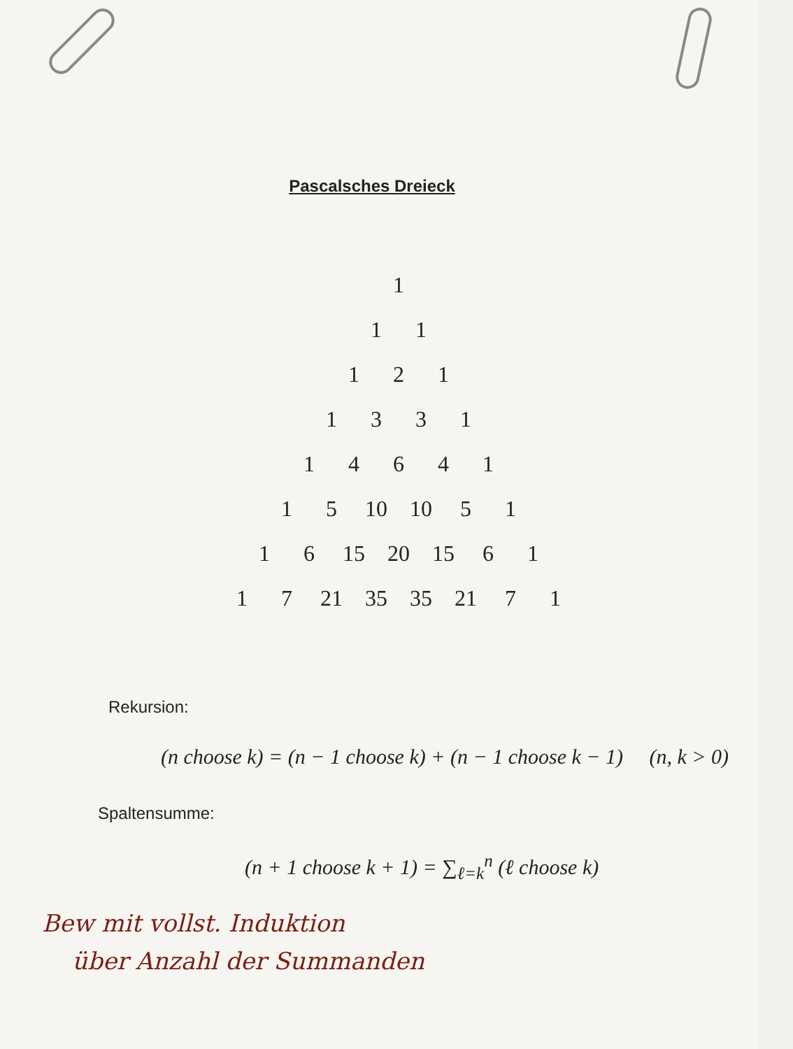Pascalsches Dreieck
| | | | | | | | 1 | | | | | | | |
| | | | | | | 1 | | 1 | | | | | | |
| | | | | | 1 | | 2 | | 1 | | | | | |
| | | | | 1 | | 3 | | 3 | | 1 | | | | |
| | | | 1 | | 4 | | 6 | | 4 | | 1 | | | |
| | | 1 | | 5 | | 10 | | 10 | | 5 | | 1 | | |
| | 1 | | 6 | | 15 | | 20 | | 15 | | 6 | | 1 | |
| 1 | | 7 | | 21 | | 35 | | 35 | | 21 | | 7 | | 1 |
Rekursion:
(n choose k) = (n − 1 choose k) + (n − 1 choose k − 1) (n, k > 0)
Spaltensumme:
(n + 1 choose k + 1) = ∑<sub>ℓ=k</sub><sup>n</sup> (ℓ choose k)
Bew mit vollst. Induktion
über Anzahl der Summanden